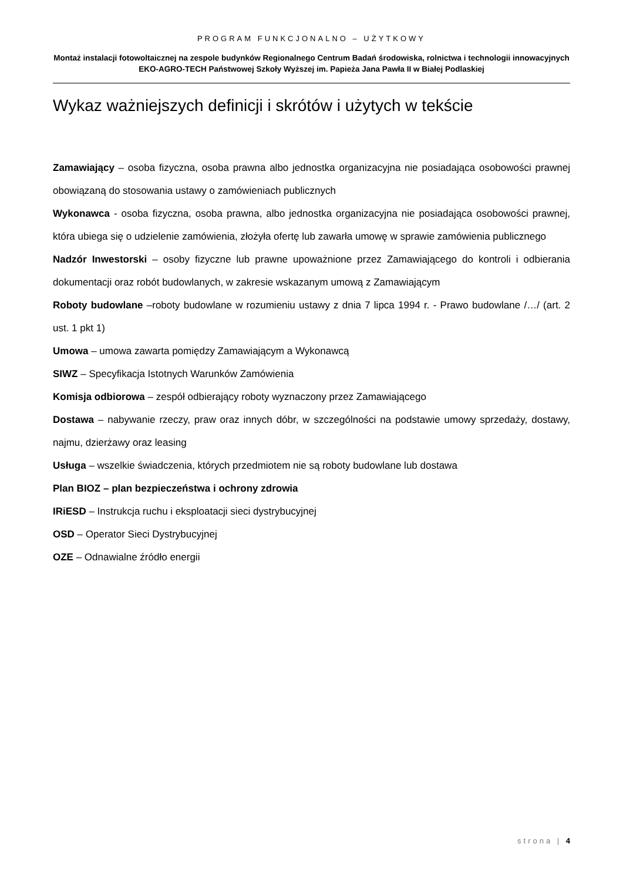PROGRAM FUNKCJONALNO – UŻYTKOWY
Montaż instalacji fotowoltaicznej na zespole budynków Regionalnego Centrum Badań środowiska, rolnictwa i technologii innowacyjnych EKO-AGRO-TECH Państwowej Szkoły Wyższej im. Papieża Jana Pawła II w Białej Podlaskiej
Wykaz ważniejszych definicji i skrótów i użytych w tekście
Zamawiający – osoba fizyczna, osoba prawna albo jednostka organizacyjna nie posiadająca osobowości prawnej obowiązaną do stosowania ustawy o zamówieniach publicznych
Wykonawca - osoba fizyczna, osoba prawna, albo jednostka organizacyjna nie posiadająca osobowości prawnej, która ubiega się o udzielenie zamówienia, złożyła ofertę lub zawarła umowę w sprawie zamówienia publicznego
Nadzór Inwestorski – osoby fizyczne lub prawne upoważnione przez Zamawiającego do kontroli i odbierania dokumentacji oraz robót budowlanych, w zakresie wskazanym umową z Zamawiającym
Roboty budowlane –roboty budowlane w rozumieniu ustawy z dnia 7 lipca 1994 r. - Prawo budowlane /…/ (art. 2 ust. 1 pkt 1)
Umowa – umowa zawarta pomiędzy Zamawiającym a Wykonawcą
SIWZ – Specyfikacja Istotnych Warunków Zamówienia
Komisja odbiorowa – zespół odbierający roboty wyznaczony przez Zamawiającego
Dostawa – nabywanie rzeczy, praw oraz innych dóbr, w szczególności na podstawie umowy sprzedaży, dostawy, najmu, dzierżawy oraz leasing
Usługa – wszelkie świadczenia, których przedmiotem nie są roboty budowlane lub dostawa
Plan BIOZ – plan bezpieczeństwa i ochrony zdrowia
IRiESD – Instrukcja ruchu i eksploatacji sieci dystrybucyjnej
OSD – Operator Sieci Dystrybucyjnej
OZE – Odnawialne źródło energii
strona | 4